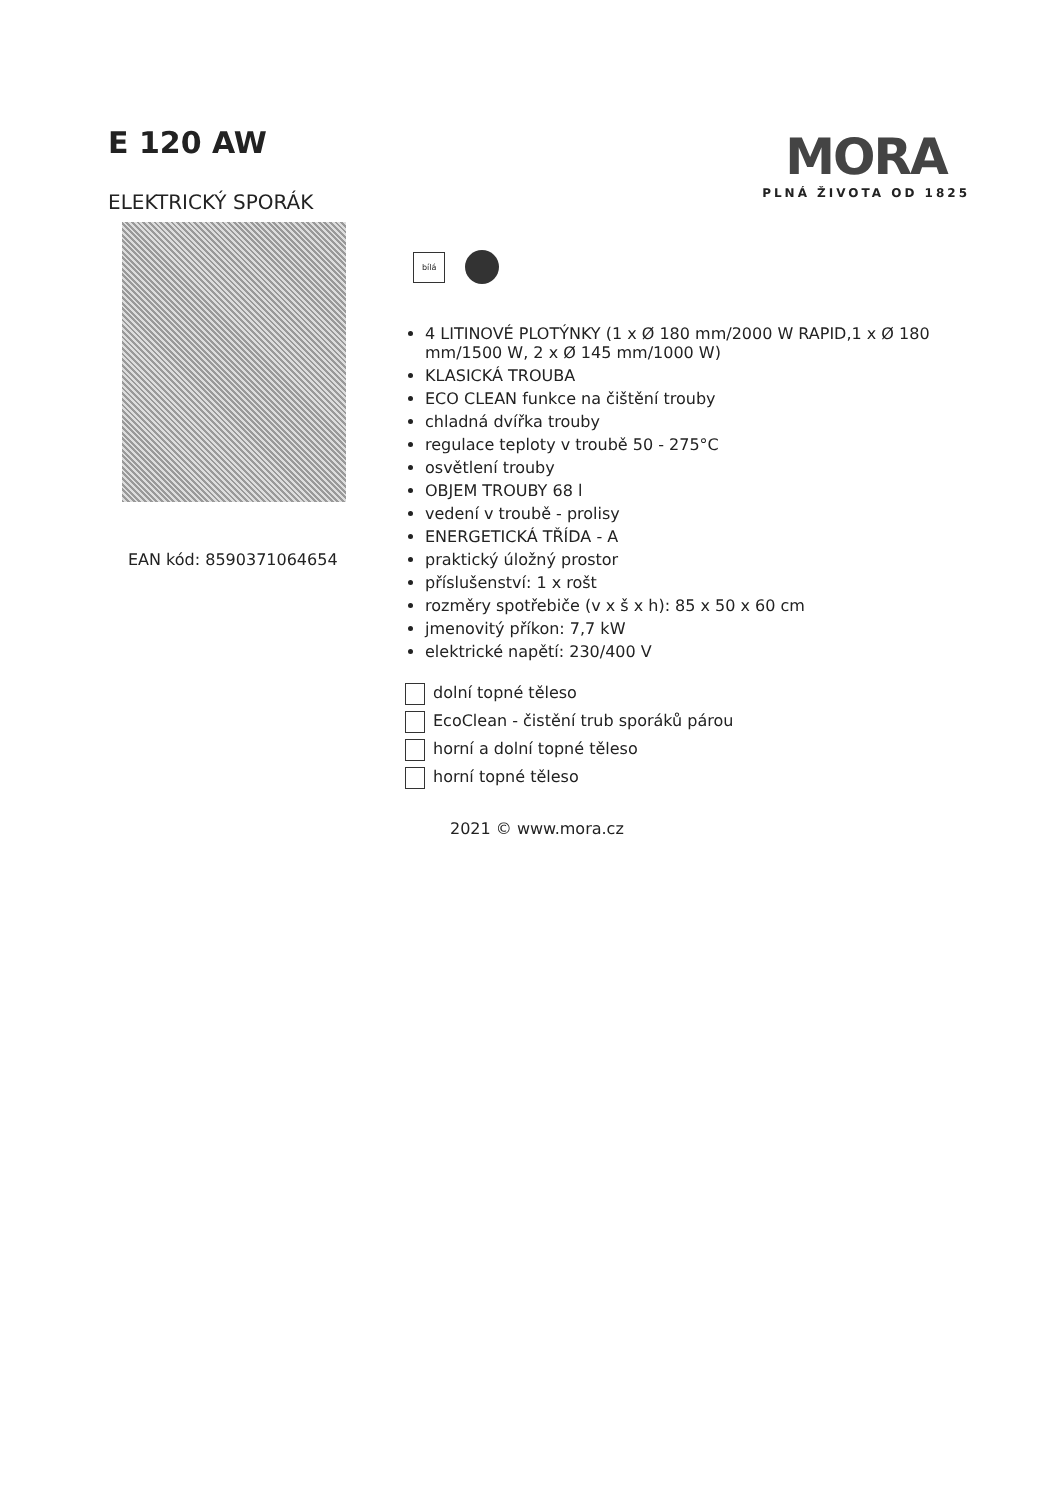E 120 AW
ELEKTRICKÝ SPORÁK
EAN kód: 8590371064654
MORA
PLNÁ ŽIVOTA OD 1825
bílá
4 LITINOVÉ PLOTÝNKY (1 x Ø 180 mm/2000 W RAPID,1 x Ø 180 mm/1500 W, 2 x Ø 145 mm/1000 W)
KLASICKÁ TROUBA
ECO CLEAN funkce na čištění trouby
chladná dvířka trouby
regulace teploty v troubě 50 - 275°C
osvětlení trouby
OBJEM TROUBY 68 l
vedení v troubě - prolisy
ENERGETICKÁ TŘÍDA - A
praktický úložný prostor
příslušenství: 1 x rošt
rozměry spotřebiče (v x š x h): 85 x 50 x 60 cm
jmenovitý příkon: 7,7 kW
elektrické napětí: 230/400 V
dolní topné těleso
EcoClean - čistění trub sporáků párou
horní a dolní topné těleso
horní topné těleso
2021 © www.mora.cz